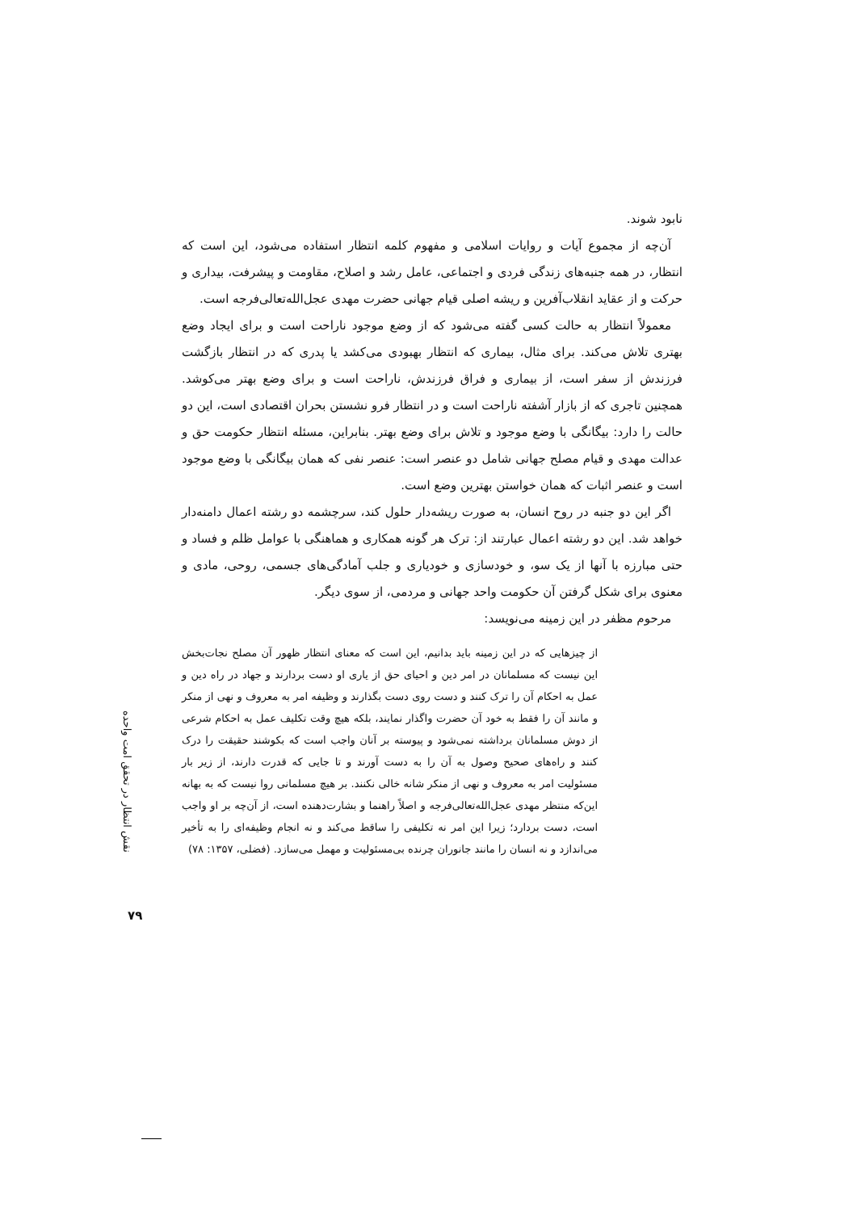نابود شوند.
آن‌چه از مجموع آیات و روایات اسلامی و مفهوم کلمه انتظار استفاده می‌شود، این است که انتظار، در همه جنبه‌های زندگی فردی و اجتماعی، عامل رشد و اصلاح، مقاومت و پیشرفت، بیداری و حرکت و از عقاید انقلاب‌آفرین و ریشه اصلی قیام جهانی حضرت مهدی عجل‌الله‌تعالی‌فرجه است.
معمولاً انتظار به حالت کسی گفته می‌شود که از وضع موجود ناراحت است و برای ایجاد وضع بهتری تلاش می‌کند. برای مثال، بیماری که انتظار بهبودی می‌کشد یا پدری که در انتظار بازگشت فرزندش از سفر است، از بیماری و فراق فرزندش، ناراحت است و برای وضع بهتر می‌کوشد. همچنین تاجری که از بازار آشفته ناراحت است و در انتظار فرو نشستن بحران اقتصادی است، این دو حالت را دارد: بیگانگی با وضع موجود و تلاش برای وضع بهتر. بنابراین، مسئله انتظار حکومت حق و عدالت مهدی و قیام مصلح جهانی شامل دو عنصر است: عنصر نفی که همان بیگانگی با وضع موجود است و عنصر اثبات که همان خواستن بهترین وضع است.
اگر این دو جنبه در روح انسان، به صورت ریشه‌دار حلول کند، سرچشمه دو رشته اعمال دامنه‌دار خواهد شد. این دو رشته اعمال عبارتند از: ترک هر گونه همکاری و هماهنگی با عوامل ظلم و فساد و حتی مبارزه با آنها از یک سو، و خودسازی و خودیاری و جلب آمادگی‌های جسمی، روحی، مادی و معنوی برای شکل گرفتن آن حکومت واحد جهانی و مردمی، از سوی دیگر.
مرحوم مظفر در این زمینه می‌نویسد:
از چیزهایی که در این زمینه باید بدانیم، این است که معنای انتظار ظهور آن مصلح نجات‌بخش این نیست که مسلمانان در امر دین و احیای حق از یاری او دست بردارند و جهاد در راه دین و عمل به احکام آن را ترک کنند و دست روی دست بگذارند و وظیفه امر به معروف و نهی از منکر و مانند آن را فقط به خود آن حضرت واگذار نمایند، بلکه هیچ وقت تکلیف عمل به احکام شرعی از دوش مسلمانان برداشته نمی‌شود و پیوسته بر آنان واجب است که بکوشند حقیقت را درک کنند و راه‌های صحیح وصول به آن را به دست آورند و تا جایی که قدرت دارند، از زیر بار مسئولیت امر به معروف و نهی از منکر شانه خالی نکنند. بر هیچ مسلمانی روا نیست که به بهانه این‌که منتظر مهدی عجل‌الله‌تعالی‌فرجه و اصلاً راهنما و بشارت‌دهنده است، از آن‌چه بر او واجب است، دست بردارد؛ زیرا این امر نه تکلیفی را ساقط می‌کند و نه انجام وظیفه‌ای را به تأخیر می‌اندازد و نه انسان را مانند جانوران چرنده بی‌مسئولیت و مهمل می‌سازد. (فضلی، ۱۳۵۷: ۷۸)
نقش انتظار در تحقق امت واحده
۷۹